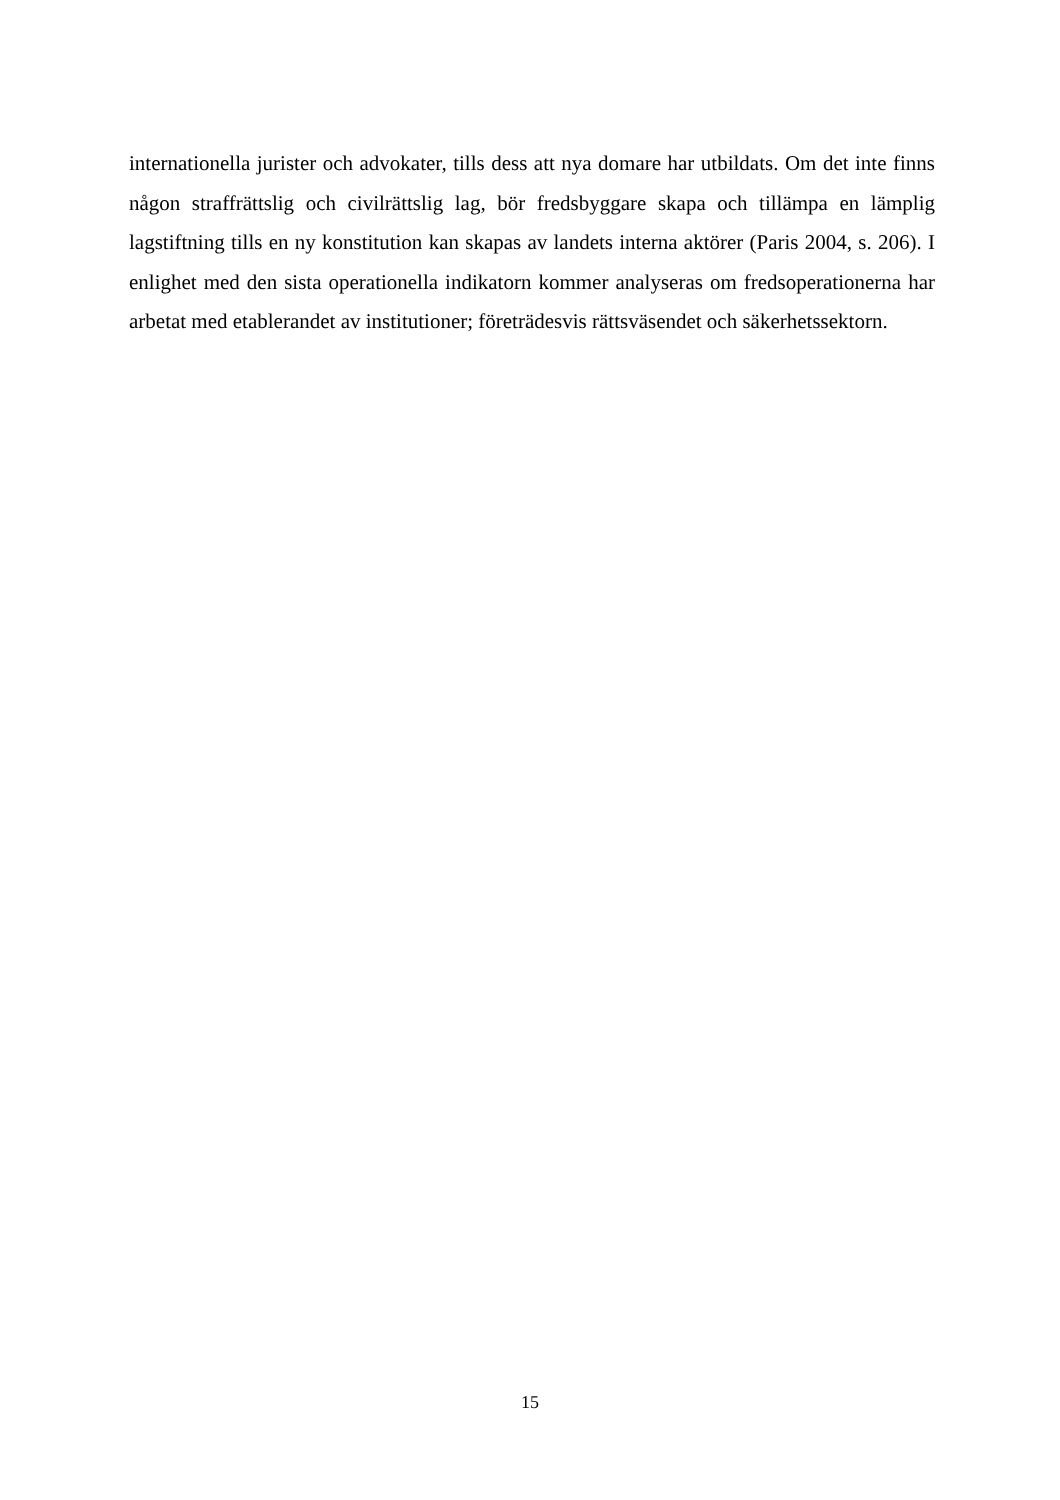internationella jurister och advokater, tills dess att nya domare har utbildats. Om det inte finns någon straffrättslig och civilrättslig lag, bör fredsbyggare skapa och tillämpa en lämplig lagstiftning tills en ny konstitution kan skapas av landets interna aktörer (Paris 2004, s. 206). I enlighet med den sista operationella indikatorn kommer analyseras om fredsoperationerna har arbetat med etablerandet av institutioner; företrädesvis rättsväsendet och säkerhetssektorn.
15